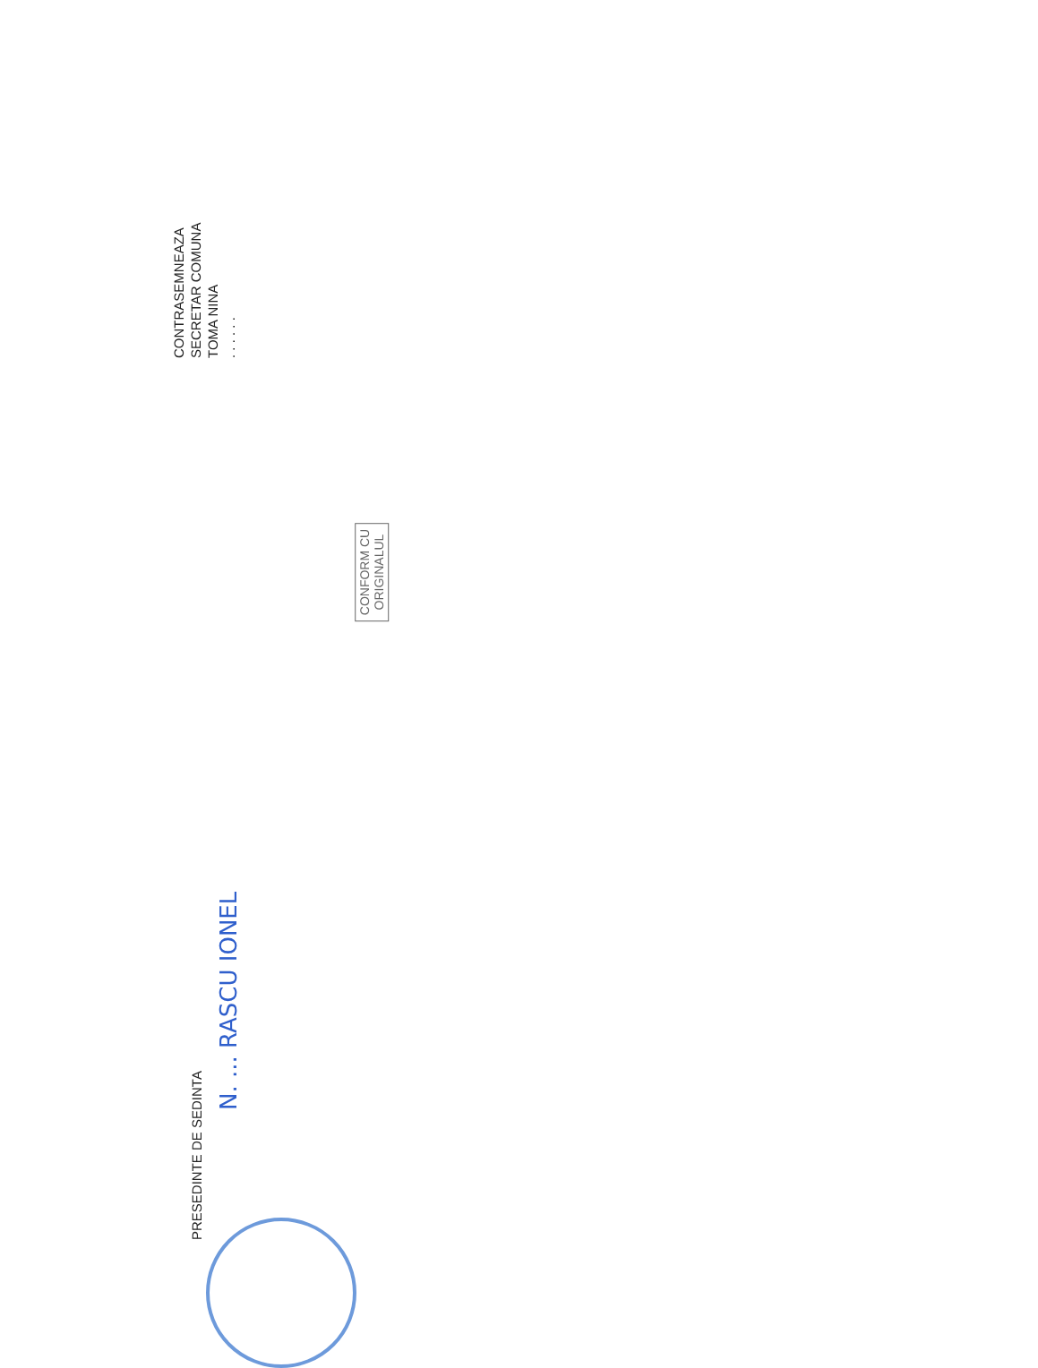CONTRASEMNEAZA
SECRETAR COMUNA
TOMA NINA
. . . . . .
CONFORM CU
ORIGINALUL
PRESEDINTE DE SEDINTA
N. ... RASCU IONEL